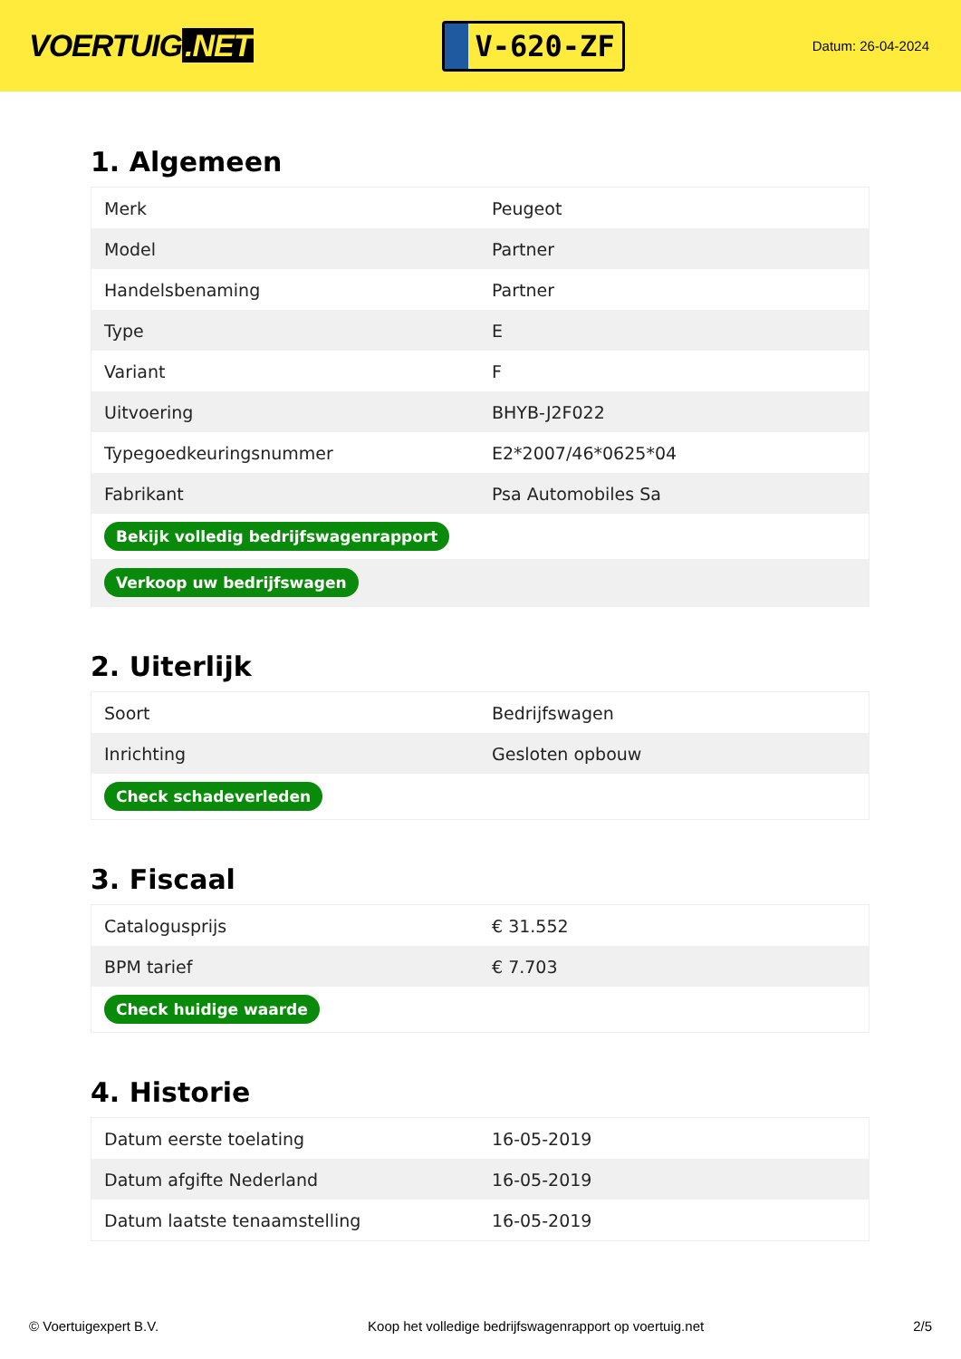VOERTUIG.NET
V-620-ZF
Datum: 26-04-2024
1. Algemeen
| Merk | Peugeot |
| Model | Partner |
| Handelsbenaming | Partner |
| Type | E |
| Variant | F |
| Uitvoering | BHYB-J2F022 |
| Typegoedkeuringsnummer | E2*2007/46*0625*04 |
| Fabrikant | Psa Automobiles Sa |
| Bekijk volledig bedrijfswagenrapport | |
| Verkoop uw bedrijfswagen | |
2. Uiterlijk
| Soort | Bedrijfswagen |
| Inrichting | Gesloten opbouw |
| Check schadeverleden | |
3. Fiscaal
| Catalogusprijs | € 31.552 |
| BPM tarief | € 7.703 |
| Check huidige waarde | |
4. Historie
| Datum eerste toelating | 16-05-2019 |
| Datum afgifte Nederland | 16-05-2019 |
| Datum laatste tenaamstelling | 16-05-2019 |
© Voertuigexpert B.V. Koop het volledige bedrijfswagenrapport op voertuig.net 2/5